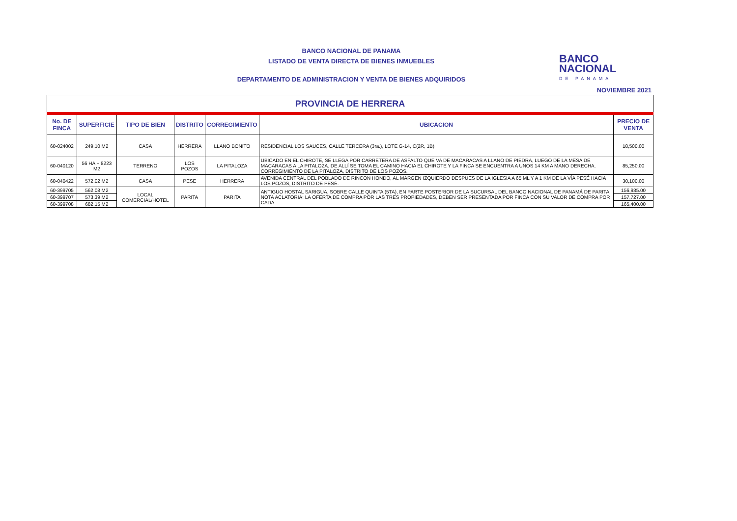BANCO NACIONAL DE PANAMA
LISTADO DE VENTA DIRECTA DE BIENES INMUEBLES
DEPARTAMENTO DE ADMINISTRACION Y VENTA DE BIENES ADQUIRIDOS
NOVIEMBRE 2021
BANCO
NACIONAL
DE PANAMA
| PROVINCIA DE HERRERA | | | | | | |
| No. DE FINCA | SUPERFICIE | TIPO DE BIEN | DISTRITO | CORREGIMIENTO | UBICACION | PRECIO DE VENTA |
| 60-024002 | 249.10 M2 | CASA | HERRERA | LLANO BONITO | RESIDENCIAL LOS SAUCES, CALLE TERCERA (3ra.), LOTE G-14, C(2R, 1B) | 18,500.00 |
| 60-040120 | 56 HA + 8223 M2 | TERRENO | LOS POZOS | LA PITALOZA | UBICADO EN EL CHIROTE, SE LLEGA POR CARRETERA DE ASFALTO QUE VA DE MACARACAS A LLANO DE PIEDRA, LUEGO DE LA MESA DE MACARACAS A LA PITALOZA. DE ALLÍ SE TOMA EL CAMINO HACIA EL CHIROTE Y LA FINCA SE ENCUENTRA A UNOS 14 KM A MANO DERECHA. CORREGIMIENTO DE LA PITALOZA, DISTRITO DE LOS POZOS. | 85,250.00 |
| 60-040422 | 572.02 M2 | CASA | PESE | HERRERA | AVENIDA CENTRAL DEL POBLADO DE RINCON HONDO, AL MARGEN IZQUIERDO DESPUES DE LA IGLESIA A 65 ML Y A 1 KM DE LA VÍA PESÉ HACIA LOS POZOS, DISTRITO DE PESÉ. | 30,100.00 |
| 60-399705 | 562.08 M2 | LOCAL COMERCIAL/HOTEL | PARITA | PARITA | ANTIGUO HOSTAL SARIGUA, SOBRE CALLE QUINTA (5TA), EN PARTE POSTERIOR DE LA SUCURSAL DEL BANCO NACIONAL DE PANAMÁ DE PARITA. NOTA ACLATORIA: LA OFERTA DE COMPRA POR LAS TRES PROPIEDADES, DEBEN SER PRESENTADA POR FINCA CON SU VALOR DE COMPRA POR CADA | 156,935.00 |
| 60-399707 | 573.39 M2 | | | | | 157,727.00 |
| 60-399708 | 682.15 M2 | | | | | 165,400.00 |